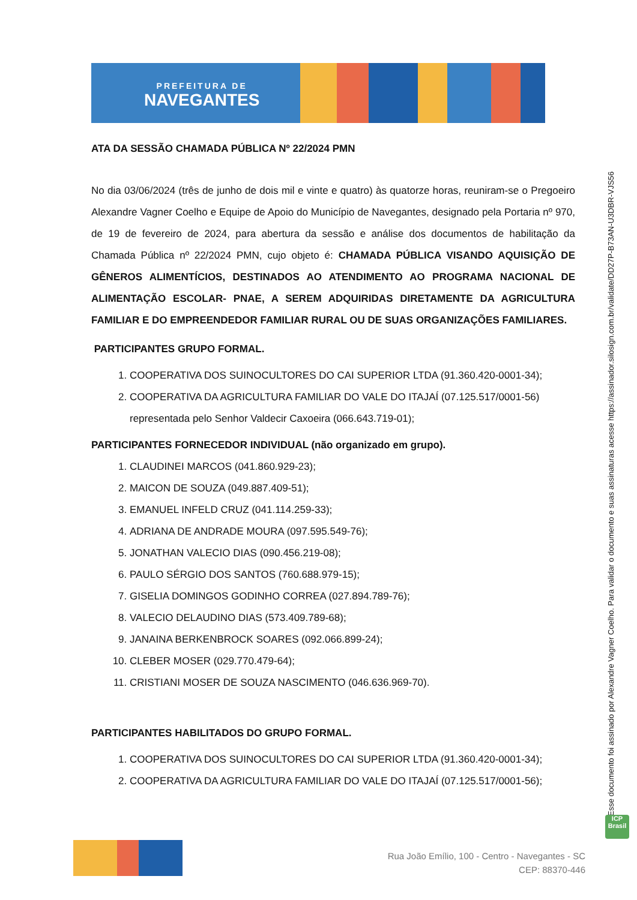PREFEITURA DE
NAVEGANTES
ATA DA SESSÃO CHAMADA PÚBLICA Nº 22/2024 PMN
No dia 03/06/2024 (três de junho de dois mil e vinte e quatro) às quatorze horas, reuniram-se o Pregoeiro Alexandre Vagner Coelho e Equipe de Apoio do Município de Navegantes, designado pela Portaria nº 970, de 19 de fevereiro de 2024, para abertura da sessão e análise dos documentos de habilitação da Chamada Pública nº 22/2024 PMN, cujo objeto é: CHAMADA PÚBLICA VISANDO AQUISIÇÃO DE GÊNEROS ALIMENTÍCIOS, DESTINADOS AO ATENDIMENTO AO PROGRAMA NACIONAL DE ALIMENTAÇÃO ESCOLAR- PNAE, A SEREM ADQUIRIDAS DIRETAMENTE DA AGRICULTURA FAMILIAR E DO EMPREENDEDOR FAMILIAR RURAL OU DE SUAS ORGANIZAÇÕES FAMILIARES.
PARTICIPANTES GRUPO FORMAL.
1. COOPERATIVA DOS SUINOCULTORES DO CAI SUPERIOR LTDA (91.360.420-0001-34);
2. COOPERATIVA DA AGRICULTURA FAMILIAR DO VALE DO ITAJAÍ (07.125.517/0001-56) representada pelo Senhor Valdecir Caxoeira (066.643.719-01);
PARTICIPANTES FORNECEDOR INDIVIDUAL (não organizado em grupo).
1. CLAUDINEI MARCOS (041.860.929-23);
2. MAICON DE SOUZA (049.887.409-51);
3. EMANUEL INFELD CRUZ (041.114.259-33);
4. ADRIANA DE ANDRADE MOURA (097.595.549-76);
5. JONATHAN VALECIO DIAS (090.456.219-08);
6. PAULO SÉRGIO DOS SANTOS (760.688.979-15);
7. GISELIA DOMINGOS GODINHO CORREA (027.894.789-76);
8. VALECIO DELAUDINO DIAS (573.409.789-68);
9. JANAINA BERKENBROCK SOARES (092.066.899-24);
10. CLEBER MOSER (029.770.479-64);
11. CRISTIANI MOSER DE SOUZA NASCIMENTO (046.636.969-70).
PARTICIPANTES HABILITADOS DO GRUPO FORMAL.
1. COOPERATIVA DOS SUINOCULTORES DO CAI SUPERIOR LTDA (91.360.420-0001-34);
2. COOPERATIVA DA AGRICULTURA FAMILIAR DO VALE DO ITAJAÍ (07.125.517/0001-56);
Esse documento foi assinado por Alexandre Vagner Coelho. Para validar o documento e suas assinaturas acesse https://assinador.silosign.com.br/validate/DD27P-B73AN-U3DBR-VJS56
ICP Brasil
Rua João Emílio, 100 - Centro - Navegantes - SC
CEP: 88370-446